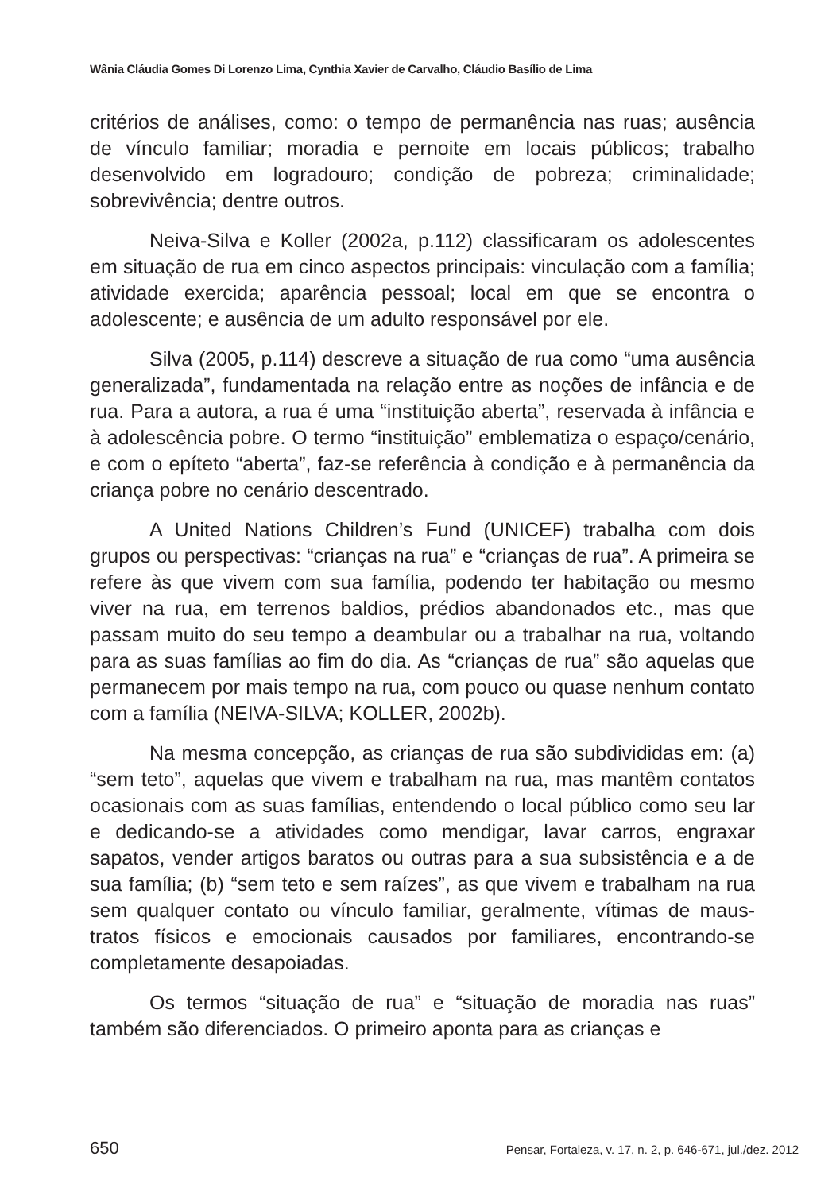Wânia Cláudia Gomes Di Lorenzo Lima, Cynthia Xavier de Carvalho, Cláudio Basílio de Lima
critérios de análises, como: o tempo de permanência nas ruas; ausência de vínculo familiar; moradia e pernoite em locais públicos; trabalho desenvolvido em logradouro; condição de pobreza; criminalidade; sobrevivência; dentre outros.
Neiva-Silva e Koller (2002a, p.112) classificaram os adolescentes em situação de rua em cinco aspectos principais: vinculação com a família; atividade exercida; aparência pessoal; local em que se encontra o adolescente; e ausência de um adulto responsável por ele.
Silva (2005, p.114) descreve a situação de rua como “uma ausência generalizada”, fundamentada na relação entre as noções de infância e de rua. Para a autora, a rua é uma “instituição aberta”, reservada à infância e à adolescência pobre. O termo “instituição” emblematiza o espaço/cenário, e com o epíteto “aberta”, faz-se referência à condição e à permanência da criança pobre no cenário descentrado.
A United Nations Children’s Fund (UNICEF) trabalha com dois grupos ou perspectivas: “crianças na rua” e “crianças de rua”. A primeira se refere às que vivem com sua família, podendo ter habitação ou mesmo viver na rua, em terrenos baldios, prédios abandonados etc., mas que passam muito do seu tempo a deambular ou a trabalhar na rua, voltando para as suas famílias ao fim do dia. As “crianças de rua” são aquelas que permanecem por mais tempo na rua, com pouco ou quase nenhum contato com a família (NEIVA-SILVA; KOLLER, 2002b).
Na mesma concepção, as crianças de rua são subdivididas em: (a) “sem teto”, aquelas que vivem e trabalham na rua, mas mantêm contatos ocasionais com as suas famílias, entendendo o local público como seu lar e dedicando-se a atividades como mendigar, lavar carros, engraxar sapatos, vender artigos baratos ou outras para a sua subsistência e a de sua família; (b) “sem teto e sem raízes”, as que vivem e trabalham na rua sem qualquer contato ou vínculo familiar, geralmente, vítimas de maus-tratos físicos e emocionais causados por familiares, encontrando-se completamente desapoiadas.
Os termos “situação de rua” e “situação de moradia nas ruas” também são diferenciados. O primeiro aponta para as crianças e
650 Pensar, Fortaleza, v. 17, n. 2, p. 646-671, jul./dez. 2012